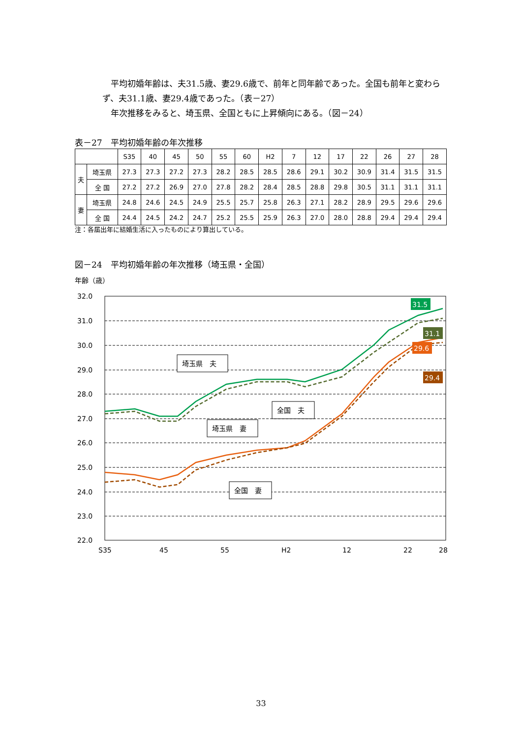平均初婚年齢は、夫31.5歳、妻29.6歳で、前年と同年齢であった。全国も前年と変わらず、夫31.1歳、妻29.4歳であった。（表－27）
　年次推移をみると、埼玉県、全国ともに上昇傾向にある。（図－24）
表－27　平均初婚年齢の年次推移
| | | S35 | 40 | 45 | 50 | 55 | 60 | H2 | 7 | 12 | 17 | 22 | 26 | 27 | 28 |
| --- | --- | --- | --- | --- | --- | --- | --- | --- | --- | --- | --- | --- | --- | --- | --- |
| 夫 | 埼玉県 | 27.3 | 27.3 | 27.2 | 27.3 | 28.2 | 28.5 | 28.5 | 28.6 | 29.1 | 30.2 | 30.9 | 31.4 | 31.5 | 31.5 |
| | 全 国 | 27.2 | 27.2 | 26.9 | 27.0 | 27.8 | 28.2 | 28.4 | 28.5 | 28.8 | 29.8 | 30.5 | 31.1 | 31.1 | 31.1 |
| 妻 | 埼玉県 | 24.8 | 24.6 | 24.5 | 24.9 | 25.5 | 25.7 | 25.8 | 26.3 | 27.1 | 28.2 | 28.9 | 29.5 | 29.6 | 29.6 |
| | 全 国 | 24.4 | 24.5 | 24.2 | 24.7 | 25.2 | 25.5 | 25.9 | 26.3 | 27.0 | 28.0 | 28.8 | 29.4 | 29.4 | 29.4 |
注：各届出年に結婚生活に入ったものにより算出している。
図－24　平均初婚年齢の年次推移（埼玉県・全国）
年齢（歳）
32.0
31.0
30.0
29.0
28.0
27.0
26.0
25.0
24.0
23.0
22.0
S35
45
55
H2
12
22
28
埼玉県　夫
全国　夫
埼玉県　妻
全国　妻
31.5
31.1
29.6
29.4
33